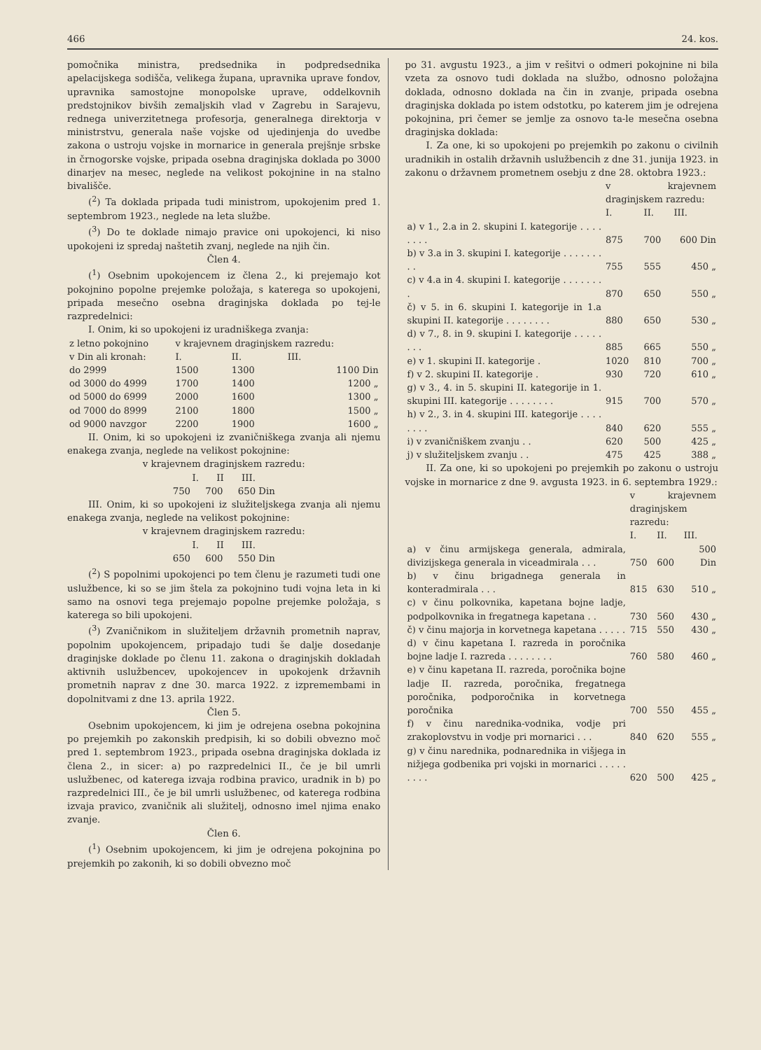466 24. kos.
pomočnika ministra, predsednika in podpredsednika apelacijskega sodišča, velikega župana, upravnika uprave fondov, upravnika samostojne monopolske uprave, oddelkovnih predstojnikov bivših zemaljskih vlad v Zagrebu in Sarajevu, rednega univerzitetnega profesorja, generalnega direktorja v ministrstvu, generala naše vojske od ujedinjenja do uvedbe zakona o ustroju vojske in mornarice in generala prejšnje srbske in črnogorske vojske, pripada osebna draginjska doklada po 3000 dinarjev na mesec, neglede na velikost pokojnine in na stalno bivališče.
(<sup>2</sup>) Ta doklada pripada tudi ministrom, upokojenim pred 1. septembrom 1923., neglede na leta službe.
(<sup>3</sup>) Do te doklade nimajo pravice oni upokojenci, ki niso upokojeni iz spredaj naštetih zvanj, neglede na njih čin.
Člen 4.
(<sup>1</sup>) Osebnim upokojencem iz člena 2., ki prejemajo kot pokojnino popolne prejemke položaja, s katerega so upokojeni, pripada mesečno osebna draginjska doklada po tej-le razpredelnici:
I. Onim, ki so upokojeni iz uradniškega zvanja:
| z letno pokojnino | v krajevnem draginjskem razredu: | | |
| --- | --- | --- | --- |
| v Din ali kronah: | I. | II. | III. |
| do 2999 | 1500 | 1300 | 1100 Din |
| od 3000 do 4999 | 1700 | 1400 | 1200 „ |
| od 5000 do 6999 | 2000 | 1600 | 1300 „ |
| od 7000 do 8999 | 2100 | 1800 | 1500 „ |
| od 9000 navzgor | 2200 | 1900 | 1600 „ |
II. Onim, ki so upokojeni iz zvaničniškega zvanja ali njemu enakega zvanja, neglede na velikost pokojnine:
v krajevnem draginjskem razredu:
I. II III.
750 700 650 Din
III. Onim, ki so upokojeni iz služiteljskega zvanja ali njemu enakega zvanja, neglede na velikost pokojnine:
v krajevnem draginjskem razredu:
I. II III.
650 600 550 Din
(<sup>2</sup>) S popolnimi upokojenci po tem členu je razumeti tudi one uslužbence, ki so se jim štela za pokojnino tudi vojna leta in ki samo na osnovi tega prejemajo popolne prejemke položaja, s katerega so bili upokojeni.
(<sup>3</sup>) Zvaničnikom in služiteljem državnih prometnih naprav, popolnim upokojencem, pripadajo tudi še dalje dosedanje draginjske doklade po členu 11. zakona o draginjskih dokladah aktivnih uslužbencev, upokojencev in upokojenk državnih prometnih naprav z dne 30. marca 1922. z izpremembami in dopolnitvami z dne 13. aprila 1922.
Člen 5.
Osebnim upokojencem, ki jim je odrejena osebna pokojnina po prejemkih po zakonskih predpisih, ki so dobili obvezno moč pred 1. septembrom 1923., pripada osebna draginjska doklada iz člena 2., in sicer: a) po razpredelnici II., če je bil umrli uslužbenec, od katerega izvaja rodbina pravico, uradnik in b) po razpredelnici III., če je bil umrli uslužbenec, od katerega rodbina izvaja pravico, zvaničnik ali služitelj, odnosno imel njima enako zvanje.
Člen 6.
(<sup>1</sup>) Osebnim upokojencem, ki jim je odrejena pokojnina po prejemkih po zakonih, ki so dobili obvezno moč
po 31. avgustu 1923., a jim v rešitvi o odmeri pokojnine ni bila vzeta za osnovo tudi doklada na službo, odnosno položajna doklada, odnosno doklada na čin in zvanje, pripada osebna draginjska doklada po istem odstotku, po katerem jim je odrejena pokojnina, pri čemer se jemlje za osnovo ta-le mesečna osebna draginjska doklada:
I. Za one, ki so upokojeni po prejemkih po zakonu o civilnih uradnikih in ostalih državnih uslužbencih z dne 31. junija 1923. in zakonu o državnem prometnem osebju z dne 28. oktobra 1923.:
| | v krajevnem draginjskem razredu: | | |
| | I. | II. | III. |
| a) v 1., 2.a in 2. skupini I. kategorije . . . . . . . . | 875 | 700 | 600 Din |
| b) v 3.a in 3. skupini I. kategorije . . . . . . . . . | 755 | 555 | 450 „ |
| c) v 4.a in 4. skupini I. kategorije . . . . . . . . | 870 | 650 | 550 „ |
| č) v 5. in 6. skupini I. kategorije in 1.a skupini II. kategorije . . . . . . . . | 880 | 650 | 530 „ |
| d) v 7., 8. in 9. skupini I. kategorije . . . . . . . . | 885 | 665 | 550 „ |
| e) v 1. skupini II. kategorije . | 1020 | 810 | 700 „ |
| f) v 2. skupini II. kategorije . | 930 | 720 | 610 „ |
| g) v 3., 4. in 5. skupini II. kategorije in 1. skupini III. kategorije . . . . . . . . | 915 | 700 | 570 „ |
| h) v 2., 3. in 4. skupini III. kategorije . . . . . . . . | 840 | 620 | 555 „ |
| i) v zvaničniškem zvanju . . | 620 | 500 | 425 „ |
| j) v služiteljskem zvanju . . | 475 | 425 | 388 „ |
II. Za one, ki so upokojeni po prejemkih po zakonu o ustroju vojske in mornarice z dne 9. avgusta 1923. in 6. septembra 1929.:
| | v krajevnem draginjskem razredu: | | |
| | I. | II. | III. |
| a) v činu armijskega generala, admirala, divizijskega generala in viceadmirala . . . | 750 | 600 | 500 Din |
| b) v činu brigadnega generala in konteradmirala . . . | 815 | 630 | 510 „ |
| c) v činu polkovnika, kapetana bojne ladje, podpolkovnika in fregatnega kapetana . . | 730 | 560 | 430 „ |
| č) v činu majorja in korvetnega kapetana . . . . . | 715 | 550 | 430 „ |
| d) v činu kapetana I. razreda in poročnika bojne ladje I. razreda . . . . . . . . | 760 | 580 | 460 „ |
| e) v činu kapetana II. razreda, poročnika bojne ladje II. razreda, poročnika, fregatnega poročnika, podporočnika in korvetnega poročnika | 700 | 550 | 455 „ |
| f) v činu narednika-vodnika, vodje pri zrakoplovstvu in vodje pri mornarici . . . | 840 | 620 | 555 „ |
| g) v činu narednika, podnarednika in višjega in nižjega godbenika pri vojski in mornarici . . . . . . . . . | 620 | 500 | 425 „ |